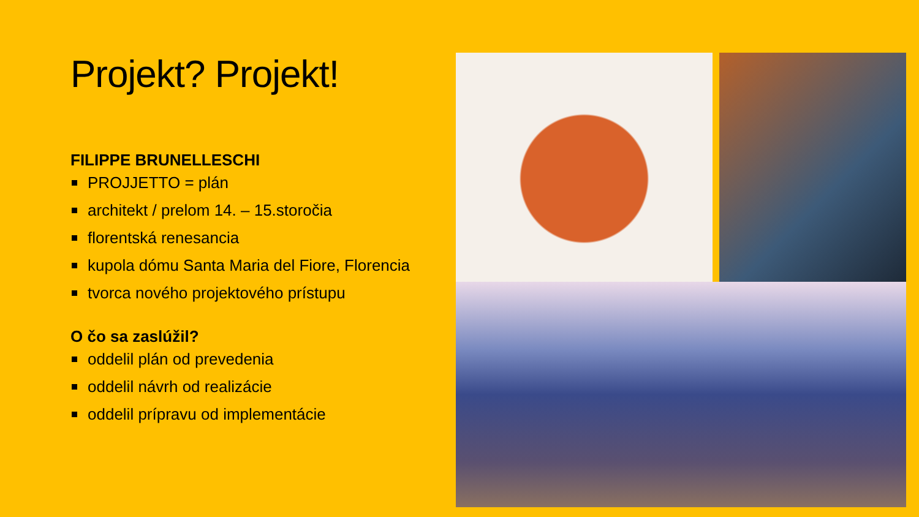Projekt? Projekt!
FILIPPE BRUNELLESCHI
PROJJETTO = plán
architekt / prelom 14. – 15.storočia
florentská renesancia
kupola dómu Santa Maria del Fiore, Florencia
tvorca nového projektového prístupu
O čo sa zaslúžil?
oddelil plán od prevedenia
oddelil návrh od realizácie
oddelil prípravu od implementácie